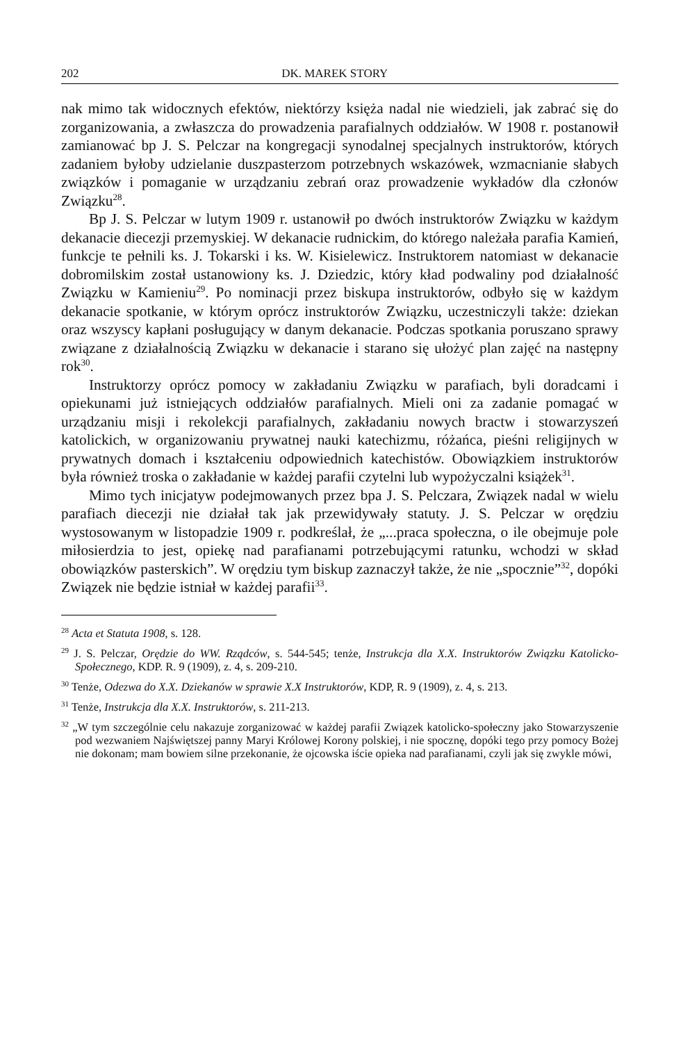202 DK. MAREK STORY
nak mimo tak widocznych efektów, niektórzy księża nadal nie wiedzieli, jak zabrać się do zorganizowania, a zwłaszcza do prowadzenia parafialnych oddziałów. W 1908 r. postanowił zamianować bp J. S. Pelczar na kongregacji synodalnej specjalnych instruktorów, których zadaniem byłoby udzielanie duszpasterzom potrzebnych wskazówek, wzmacnianie słabych związków i pomaganie w urządzaniu zebrań oraz prowadzenie wykładów dla członów Związku<sup>28</sup>.
Bp J. S. Pelczar w lutym 1909 r. ustanowił po dwóch instruktorów Związku w każdym dekanacie diecezji przemyskiej. W dekanacie rudnickim, do którego należała parafia Kamień, funkcje te pełnili ks. J. Tokarski i ks. W. Kisielewicz. Instruktorem natomiast w dekanacie dobromilskim został ustanowiony ks. J. Dziedzic, który kład podwaliny pod działalność Związku w Kamieniu<sup>29</sup>. Po nominacji przez biskupa instruktorów, odbyło się w każdym dekanacie spotkanie, w którym oprócz instruktorów Związku, uczestniczyli także: dziekan oraz wszyscy kapłani posługujący w danym dekanacie. Podczas spotkania poruszano sprawy związane z działalnością Związku w dekanacie i starano się ułożyć plan zajęć na następny rok<sup>30</sup>.
Instruktorzy oprócz pomocy w zakładaniu Związku w parafiach, byli doradcami i opiekunami już istniejących oddziałów parafialnych. Mieli oni za zadanie pomagać w urządzaniu misji i rekolekcji parafialnych, zakładaniu nowych bractw i stowarzyszeń katolickich, w organizowaniu prywatnej nauki katechizmu, różańca, pieśni religijnych w prywatnych domach i kształceniu odpowiednich katechistów. Obowiązkiem instruktorów była również troska o zakładanie w każdej parafii czytelni lub wypożyczalni książek<sup>31</sup>.
Mimo tych inicjatyw podejmowanych przez bpa J. S. Pelczara, Związek nadal w wielu parafiach diecezji nie działał tak jak przewidywały statuty. J. S. Pelczar w orędziu wystosowanym w listopadzie 1909 r. podkreślał, że „...praca społeczna, o ile obejmuje pole miłosierdzia to jest, opiekę nad parafianami potrzebującymi ratunku, wchodzi w skład obowiązków pasterskich”. W orędziu tym biskup zaznaczył także, że nie „spocznie”<sup>32</sup>, dopóki Związek nie będzie istniał w każdej parafii<sup>33</sup>.
<sup>28</sup> Acta et Statuta 1908, s. 128.
<sup>29</sup> J. S. Pelczar, Orędzie do WW. Rządców, s. 544-545; tenże, Instrukcja dla X.X. Instruktorów Związku Katolicko-Społecznego, KDP. R. 9 (1909), z. 4, s. 209-210.
<sup>30</sup> Tenże, Odezwa do X.X. Dziekanów w sprawie X.X Instruktorów, KDP, R. 9 (1909), z. 4, s. 213.
<sup>31</sup> Tenże, Instrukcja dla X.X. Instruktorów, s. 211-213.
<sup>32</sup> „W tym szczególnie celu nakazuje zorganizować w każdej parafii Związek katolicko-społeczny jako Stowarzyszenie pod wezwaniem Najświętszej panny Maryi Królowej Korony polskiej, i nie spocznę, dopóki tego przy pomocy Bożej nie dokonam; mam bowiem silne przekonanie, że ojcowska iście opieka nad parafianami, czyli jak się zwykle mówi,